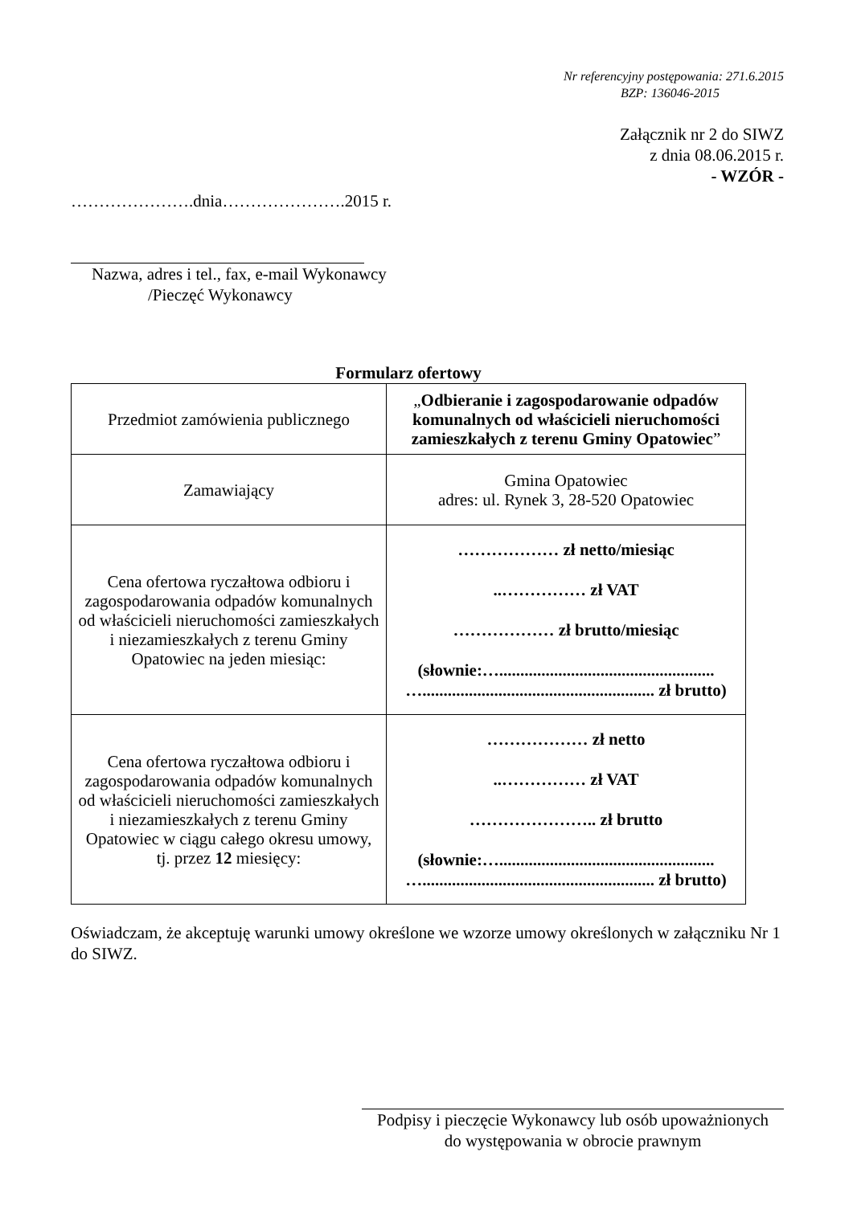Nr referencyjny postępowania: 271.6.2015
BZP: 136046-2015
Załącznik nr 2 do SIWZ
z dnia 08.06.2015 r.
- WZÓR -
………………….dnia………………….2015 r.
Nazwa, adres i tel., fax, e-mail Wykonawcy
/Pieczęć Wykonawcy
Formularz ofertowy
| Przedmiot zamówienia publicznego | „ Odbieranie i zagospodarowanie odpadów komunalnych od właścicieli nieruchomości zamieszkałych z terenu Gminy Opatowiec ” |
| Zamawiający | Gmina Opatowiec adres: ul. Rynek 3, 28-520 Opatowiec |
| Cena ofertowa ryczałtowa odbioru i zagospodarowania odpadów komunalnych od właścicieli nieruchomości zamieszkałych i niezamieszkałych z terenu Gminy Opatowiec na jeden miesiąc: | ……………… zł netto/miesiąc ..…………… zł VAT ……………… zł brutto/miesiąc (słownie:…................................................... …....................................................... zł brutto) |
| Cena ofertowa ryczałtowa odbioru i zagospodarowania odpadów komunalnych od właścicieli nieruchomości zamieszkałych i niezamieszkałych z terenu Gminy Opatowiec w ciągu całego okresu umowy, tj. przez 12 miesięcy: | ……………… zł netto ..…………… zł VAT ………………….. zł brutto (słownie:…................................................... …....................................................... zł brutto) |
Oświadczam, że akceptuję warunki umowy określone we wzorze umowy określonych w załączniku Nr 1 do SIWZ.
Podpisy i pieczęcie Wykonawcy lub osób upoważnionych
do występowania w obrocie prawnym